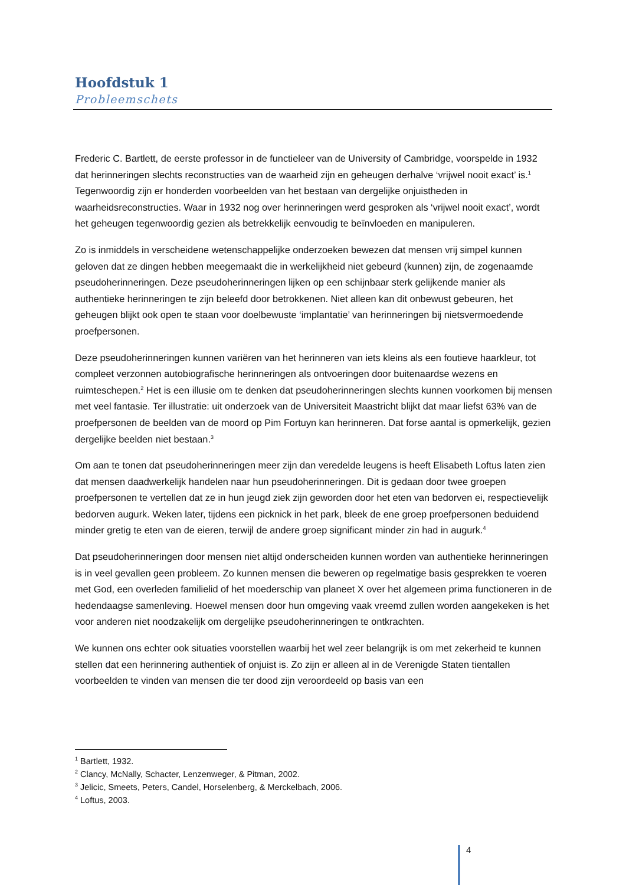Hoofdstuk 1
Probleemschets
Frederic C. Bartlett, de eerste professor in de functieleer van de University of Cambridge, voorspelde in 1932 dat herinneringen slechts reconstructies van de waarheid zijn en geheugen derhalve ‘vrijwel nooit exact’ is.<sup>1</sup> Tegenwoordig zijn er honderden voorbeelden van het bestaan van dergelijke onjuistheden in waarheidsreconstructies. Waar in 1932 nog over herinneringen werd gesproken als ‘vrijwel nooit exact’, wordt het geheugen tegenwoordig gezien als betrekkelijk eenvoudig te beïnvloeden en manipuleren.
Zo is inmiddels in verscheidene wetenschappelijke onderzoeken bewezen dat mensen vrij simpel kunnen geloven dat ze dingen hebben meegemaakt die in werkelijkheid niet gebeurd (kunnen) zijn, de zogenaamde pseudoherinneringen. Deze pseudoherinneringen lijken op een schijnbaar sterk gelijkende manier als authentieke herinneringen te zijn beleefd door betrokkenen. Niet alleen kan dit onbewust gebeuren, het geheugen blijkt ook open te staan voor doelbewuste ‘implantatie’ van herinneringen bij nietsvermoedende proefpersonen.
Deze pseudoherinneringen kunnen variëren van het herinneren van iets kleins als een foutieve haarkleur, tot compleet verzonnen autobiografische herinneringen als ontvoeringen door buitenaardse wezens en ruimteschepen.<sup>2</sup> Het is een illusie om te denken dat pseudoherinneringen slechts kunnen voorkomen bij mensen met veel fantasie. Ter illustratie: uit onderzoek van de Universiteit Maastricht blijkt dat maar liefst 63% van de proefpersonen de beelden van de moord op Pim Fortuyn kan herinneren. Dat forse aantal is opmerkelijk, gezien dergelijke beelden niet bestaan.<sup>3</sup>
Om aan te tonen dat pseudoherinneringen meer zijn dan veredelde leugens is heeft Elisabeth Loftus laten zien dat mensen daadwerkelijk handelen naar hun pseudoherinneringen. Dit is gedaan door twee groepen proefpersonen te vertellen dat ze in hun jeugd ziek zijn geworden door het eten van bedorven ei, respectievelijk bedorven augurk. Weken later, tijdens een picknick in het park, bleek de ene groep proefpersonen beduidend minder gretig te eten van de eieren, terwijl de andere groep significant minder zin had in augurk.<sup>4</sup>
Dat pseudoherinneringen door mensen niet altijd onderscheiden kunnen worden van authentieke herinneringen is in veel gevallen geen probleem. Zo kunnen mensen die beweren op regelmatige basis gesprekken te voeren met God, een overleden familielid of het moederschip van planeet X over het algemeen prima functioneren in de hedendaagse samenleving. Hoewel mensen door hun omgeving vaak vreemd zullen worden aangekeken is het voor anderen niet noodzakelijk om dergelijke pseudoherinneringen te ontkrachten.
We kunnen ons echter ook situaties voorstellen waarbij het wel zeer belangrijk is om met zekerheid te kunnen stellen dat een herinnering authentiek of onjuist is. Zo zijn er alleen al in de Verenigde Staten tientallen voorbeelden te vinden van mensen die ter dood zijn veroordeeld op basis van een
<sup>1</sup> Bartlett, 1932.
<sup>2</sup> Clancy, McNally, Schacter, Lenzenweger, & Pitman, 2002.
<sup>3</sup> Jelicic, Smeets, Peters, Candel, Horselenberg, & Merckelbach, 2006.
<sup>4</sup> Loftus, 2003.
4